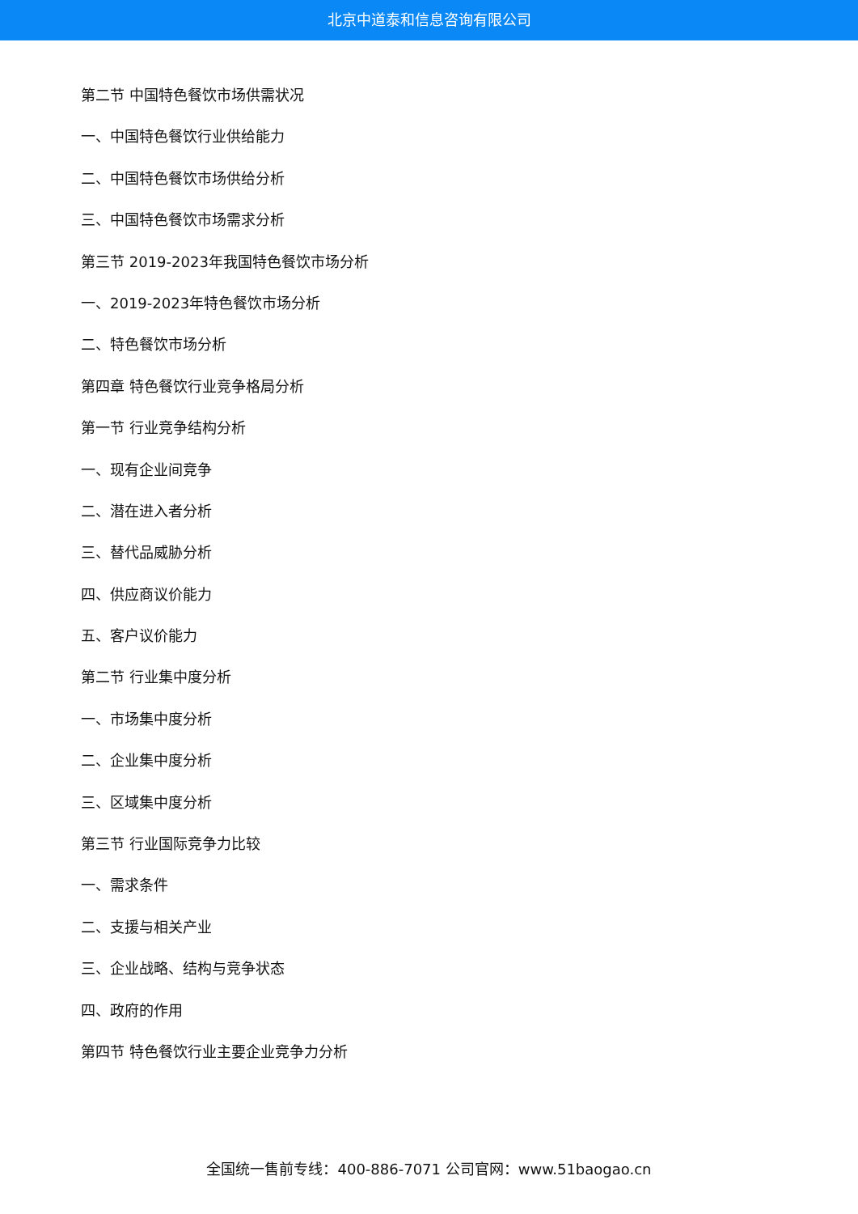北京中道泰和信息咨询有限公司
第二节 中国特色餐饮市场供需状况
一、中国特色餐饮行业供给能力
二、中国特色餐饮市场供给分析
三、中国特色餐饮市场需求分析
第三节 2019-2023年我国特色餐饮市场分析
一、2019-2023年特色餐饮市场分析
二、特色餐饮市场分析
第四章 特色餐饮行业竞争格局分析
第一节 行业竞争结构分析
一、现有企业间竞争
二、潜在进入者分析
三、替代品威胁分析
四、供应商议价能力
五、客户议价能力
第二节 行业集中度分析
一、市场集中度分析
二、企业集中度分析
三、区域集中度分析
第三节 行业国际竞争力比较
一、需求条件
二、支援与相关产业
三、企业战略、结构与竞争状态
四、政府的作用
第四节 特色餐饮行业主要企业竞争力分析
全国统一售前专线：400-886-7071 公司官网：www.51baogao.cn